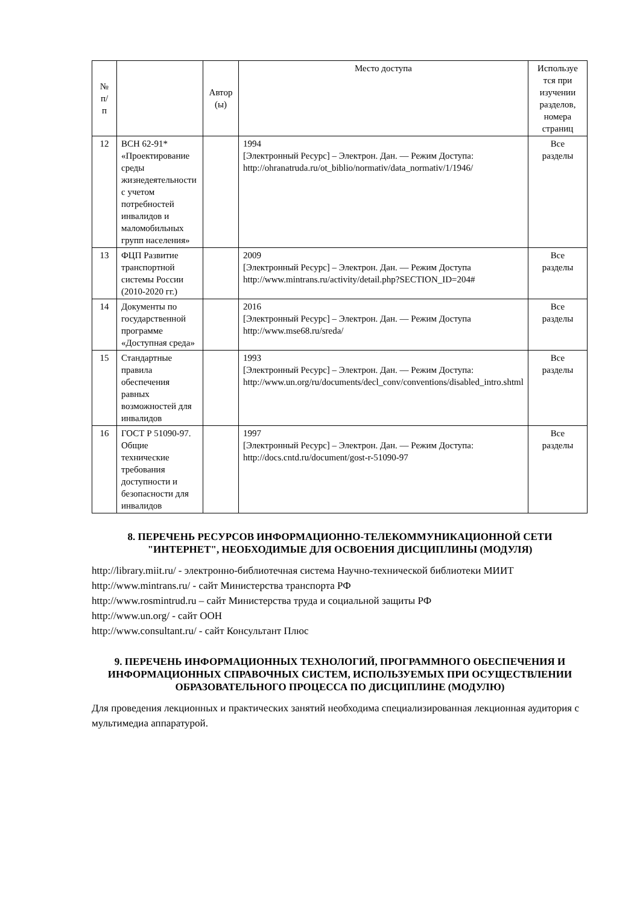| № п/ п | | Автор (ы) | Место доступа | Используе тся при изучении разделов, номера страниц |
| --- | --- | --- | --- | --- |
| 12 | ВСН 62-91* «Проектирование среды жизнедеятельности с учетом потребностей инвалидов и маломобильных групп населения» | | 1994 [Электронный Ресурс] – Электрон. Дан. — Режим Доступа: http://ohranatruda.ru/ot_biblio/normativ/data_normativ/1/1946/ | Все разделы |
| 13 | ФЦП Развитие транспортной системы России (2010-2020 гг.) | | 2009 [Электронный Ресурс] – Электрон. Дан. — Режим Доступа http://www.mintrans.ru/activity/detail.php?SECTION_ID=204# | Все разделы |
| 14 | Документы по государственной программе «Доступная среда» | | 2016 [Электронный Ресурс] – Электрон. Дан. — Режим Доступа http://www.mse68.ru/sreda/ | Все разделы |
| 15 | Стандартные правила обеспечения равных возможностей для инвалидов | | 1993 [Электронный Ресурс] – Электрон. Дан. — Режим Доступа: http://www.un.org/ru/documents/decl_conv/conventions/disabled_intro.shtml | Все разделы |
| 16 | ГОСТ Р 51090-97. Общие технические требования доступности и безопасности для инвалидов | | 1997 [Электронный Ресурс] – Электрон. Дан. — Режим Доступа: http://docs.cntd.ru/document/gost-r-51090-97 | Все разделы |
8. ПЕРЕЧЕНЬ РЕСУРСОВ ИНФОРМАЦИОННО-ТЕЛЕКОММУНИКАЦИОННОЙ СЕТИ "ИНТЕРНЕТ", НЕОБХОДИМЫЕ ДЛЯ ОСВОЕНИЯ ДИСЦИПЛИНЫ (МОДУЛЯ)
http://library.miit.ru/ - электронно-библиотечная система Научно-технической библиотеки МИИТ
http://www.mintrans.ru/ - сайт Министерства транспорта РФ
http://www.rosmintrud.ru – сайт Министерства труда и социальной защиты РФ
http://www.un.org/ - сайт ООН
http://www.consultant.ru/ - сайт Консультант Плюс
9. ПЕРЕЧЕНЬ ИНФОРМАЦИОННЫХ ТЕХНОЛОГИЙ, ПРОГРАММНОГО ОБЕСПЕЧЕНИЯ И ИНФОРМАЦИОННЫХ СПРАВОЧНЫХ СИСТЕМ, ИСПОЛЬЗУЕМЫХ ПРИ ОСУЩЕСТВЛЕНИИ ОБРАЗОВАТЕЛЬНОГО ПРОЦЕССА ПО ДИСЦИПЛИНЕ (МОДУЛЮ)
Для проведения лекционных и практических занятий необходима специализированная лекционная аудитория с мультимедиа аппаратурой.